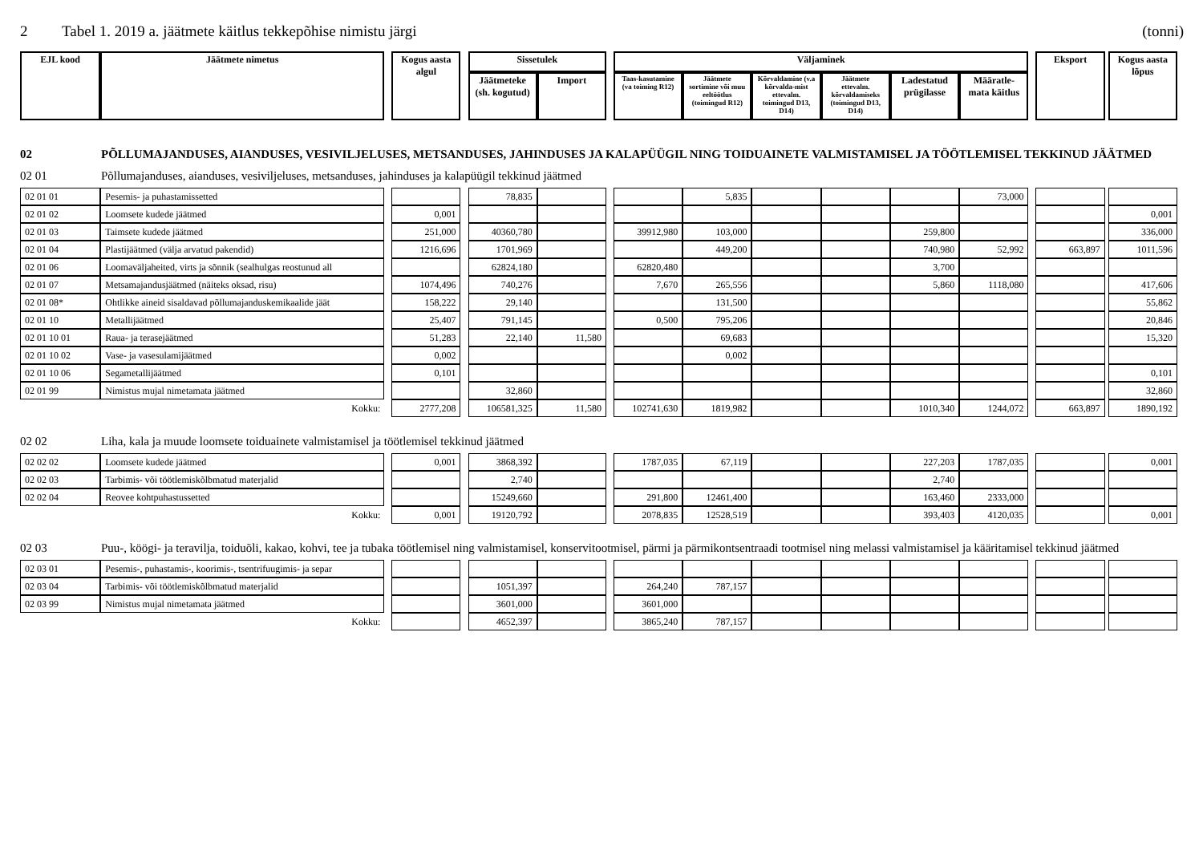2 Tabel 1. 2019 a. jäätmete käitlus tekkepõhise nimistu järgi (tonni)
| EJL kood | Jäätmete nimetus | | Kogus aasta algul | | Sissetulek | | | Väljaminek | | | | | | | Eksport | | Kogus aasta lõpus |
| --- | --- | --- | --- | --- | --- | --- | --- | --- | --- | --- | --- | --- | --- | --- | --- | --- | --- |
| | | | | | Jäätmeteke (sh. kogutud) | Import | | Taas-kasutamine (va toiming R12) | Jäätmete sortimine või muu eeltöötlus (toimingud R12) | Kõrvaldamine (v.a kõrvalda-mist ettevalm. toimingud D13, D14) | Jäätmete ettevalm. kõrvaldamiseks (toimingud D13, D14) | Ladestatud prügilasse | Määratle-mata käitlus | | | | |
02 PÕLLUMAJANDUSES, AIANDUSES, VESIVILJELUSES, METSANDUSES, JAHINDUSES JA KALAPÜÜGIL NING TOIDUAINETE VALMISTAMISEL JA TÖÖTLEMISEL TEKKINUD JÄÄTMED
02 01 Põllumajanduses, aianduses, vesiviljeluses, metsanduses, jahinduses ja kalapüügil tekkinud jäätmed
| 02 01 01 | Pesemis- ja puhastamissetted | | | | 78,835 | | | | 5,835 | | | | 73,000 | | | | |
| 02 01 02 | Loomsete kudede jäätmed | | 0,001 | | | | | | | | | | | | | | 0,001 |
| 02 01 03 | Taimsete kudede jäätmed | | 251,000 | | 40360,780 | | | 39912,980 | 103,000 | | | 259,800 | | | | | 336,000 |
| 02 01 04 | Plastijäätmed (välja arvatud pakendid) | | 1216,696 | | 1701,969 | | | | 449,200 | | | 740,980 | 52,992 | | 663,897 | | 1011,596 |
| 02 01 06 | Loomaväljaheited, virts ja sõnnik (sealhulgas reostunud all | | | | 62824,180 | | | 62820,480 | | | | 3,700 | | | | | |
| 02 01 07 | Metsamajandusjäätmed (näiteks oksad, risu) | | 1074,496 | | 740,276 | | | 7,670 | 265,556 | | | 5,860 | 1118,080 | | | | 417,606 |
| 02 01 08* | Ohtlikke aineid sisaldavad põllumajanduskemikaalide jäät | | 158,222 | | 29,140 | | | | 131,500 | | | | | | | | 55,862 |
| 02 01 10 | Metallijäätmed | | 25,407 | | 791,145 | | | 0,500 | 795,206 | | | | | | | | 20,846 |
| 02 01 10 01 | Raua- ja terasejäätmed | | 51,283 | | 22,140 | 11,580 | | | 69,683 | | | | | | | | 15,320 |
| 02 01 10 02 | Vase- ja vasesulamijäätmed | | 0,002 | | | | | | 0,002 | | | | | | | | |
| 02 01 10 06 | Segametallijäätmed | | 0,101 | | | | | | | | | | | | | | 0,101 |
| 02 01 99 | Nimistus mujal nimetamata jäätmed | | | | 32,860 | | | | | | | | | | | | 32,860 |
| Kokku: | | | 2777,208 | | 106581,325 | 11,580 | | 102741,630 | 1819,982 | | | 1010,340 | 1244,072 | | 663,897 | | 1890,192 |
02 02 Liha, kala ja muude loomsete toiduainete valmistamisel ja töötlemisel tekkinud jäätmed
| 02 02 02 | Loomsete kudede jäätmed | | 0,001 | | 3868,392 | | | 1787,035 | 67,119 | | | 227,203 | 1787,035 | | | | 0,001 |
| 02 02 03 | Tarbimis- või töötlemiskõlbmatud materjalid | | | | 2,740 | | | | | | | 2,740 | | | | | |
| 02 02 04 | Reovee kohtpuhastussetted | | | | 15249,660 | | | 291,800 | 12461,400 | | | 163,460 | 2333,000 | | | | |
| Kokku: | | | 0,001 | | 19120,792 | | | 2078,835 | 12528,519 | | | 393,403 | 4120,035 | | | | 0,001 |
02 03 Puu-, köögi- ja teravilja, toiduõli, kakao, kohvi, tee ja tubaka töötlemisel ning valmistamisel, konservitootmisel, pärmi ja pärmikontsentraadi tootmisel ning melassi valmistamisel ja kääritamisel tekkinud jäätmed
| 02 03 01 | Pesemis-, puhastamis-, koorimis-, tsentrifuugimis- ja separ | | | | | | | | | | | | | | | | |
| 02 03 04 | Tarbimis- või töötlemiskõlbmatud materjalid | | | | 1051,397 | | | 264,240 | 787,157 | | | | | | | | |
| 02 03 99 | Nimistus mujal nimetamata jäätmed | | | | 3601,000 | | | 3601,000 | | | | | | | | | |
| Kokku: | | | | | 4652,397 | | | 3865,240 | 787,157 | | | | | | | | |